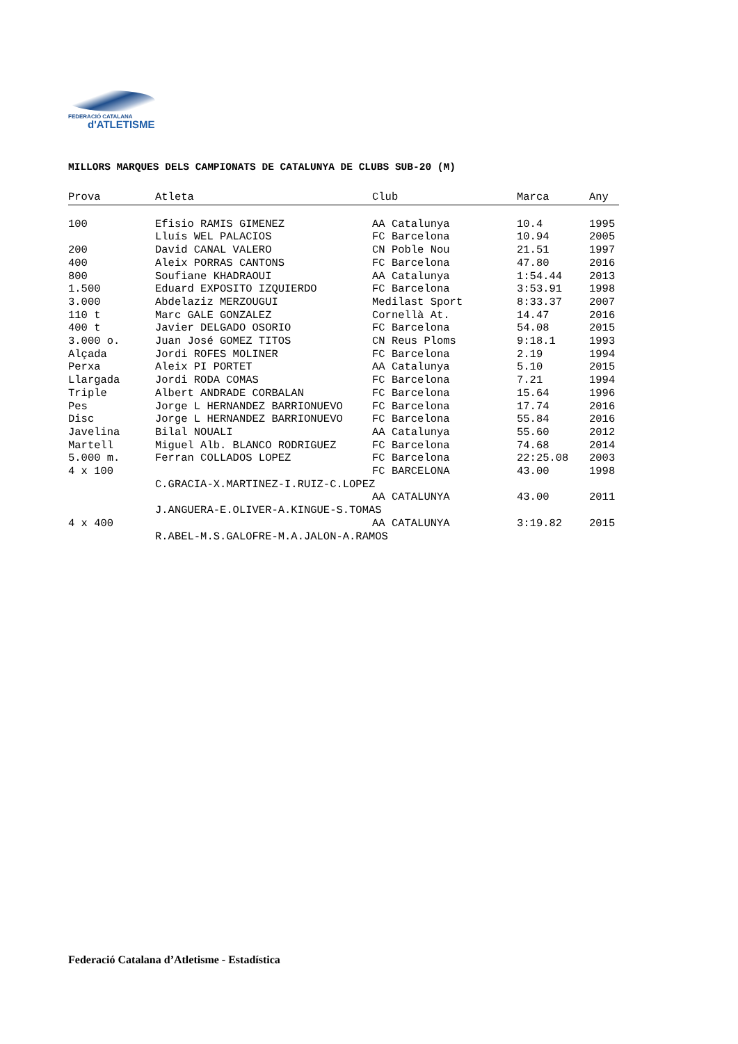FEDERACIÓ CATALANA
d'ATLETISME
MILLORS MARQUES DELS CAMPIONATS DE CATALUNYA DE CLUBS SUB-20 (M)
| Prova | Atleta | Club | Marca | Any |
| --- | --- | --- | --- | --- |
| 100 | Efisio RAMIS GIMENEZ | AA Catalunya | 10.4 | 1995 |
| | Lluís WEL PALACIOS | FC Barcelona | 10.94 | 2005 |
| 200 | David CANAL VALERO | CN Poble Nou | 21.51 | 1997 |
| 400 | Aleix PORRAS CANTONS | FC Barcelona | 47.80 | 2016 |
| 800 | Soufiane KHADRAOUI | AA Catalunya | 1:54.44 | 2013 |
| 1.500 | Eduard EXPOSITO IZQUIERDO | FC Barcelona | 3:53.91 | 1998 |
| 3.000 | Abdelaziz MERZOUGUI | Medilast Sport | 8:33.37 | 2007 |
| 110 t | Marc GALE GONZALEZ | Cornellà At. | 14.47 | 2016 |
| 400 t | Javier DELGADO OSORIO | FC Barcelona | 54.08 | 2015 |
| 3.000 o. | Juan José GOMEZ TITOS | CN Reus Ploms | 9:18.1 | 1993 |
| Alçada | Jordi ROFES MOLINER | FC Barcelona | 2.19 | 1994 |
| Perxa | Aleix PI PORTET | AA Catalunya | 5.10 | 2015 |
| Llargada | Jordi RODA COMAS | FC Barcelona | 7.21 | 1994 |
| Triple | Albert ANDRADE CORBALAN | FC Barcelona | 15.64 | 1996 |
| Pes | Jorge L HERNANDEZ BARRIONUEVO | FC Barcelona | 17.74 | 2016 |
| Disc | Jorge L HERNANDEZ BARRIONUEVO | FC Barcelona | 55.84 | 2016 |
| Javelina | Bilal NOUALI | AA Catalunya | 55.60 | 2012 |
| Martell | Miguel Alb. BLANCO RODRIGUEZ | FC Barcelona | 74.68 | 2014 |
| 5.000 m. | Ferran COLLADOS LOPEZ | FC Barcelona | 22:25.08 | 2003 |
| 4 x 100 | | FC BARCELONA | 43.00 | 1998 |
| | C.GRACIA-X.MARTINEZ-I.RUIZ-C.LOPEZ | | | |
| | | AA CATALUNYA | 43.00 | 2011 |
| | J.ANGUERA-E.OLIVER-A.KINGUE-S.TOMAS | | | |
| 4 x 400 | | AA CATALUNYA | 3:19.82 | 2015 |
| | R.ABEL-M.S.GALOFRE-M.A.JALON-A.RAMOS | | | |
Federació Catalana d’Atletisme - Estadística